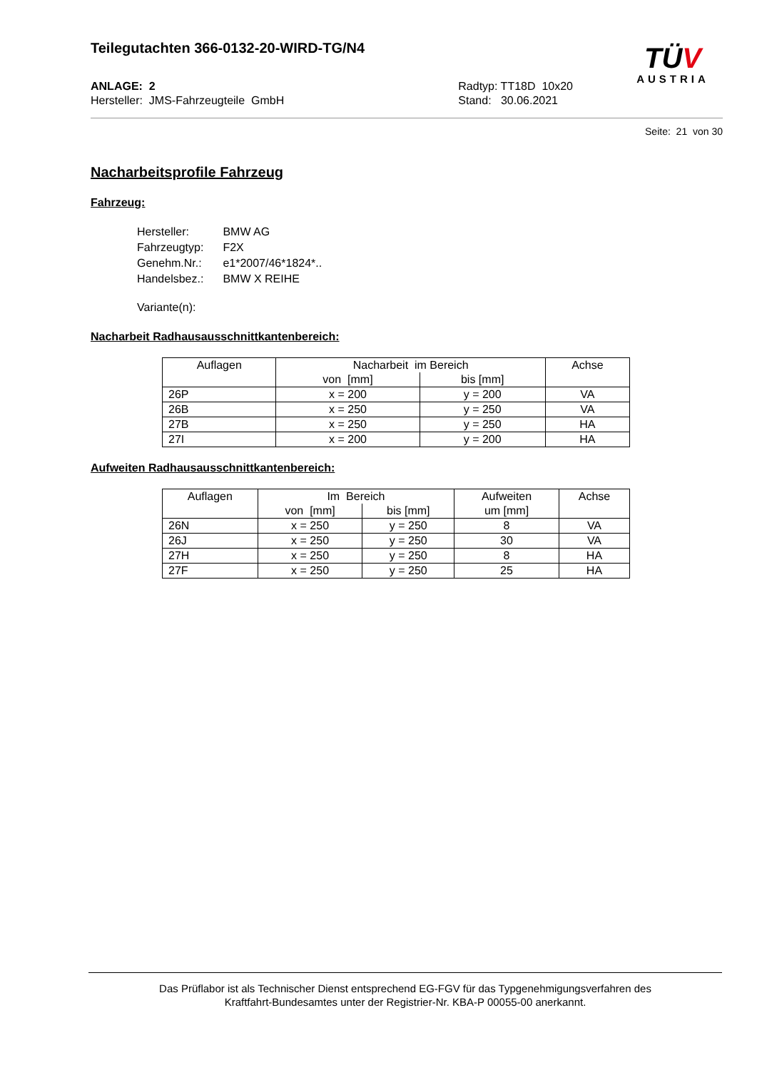Teilegutachten 366-0132-20-WIRD-TG/N4
ANLAGE: 2
Hersteller: JMS-Fahrzeugteile GmbH
Radtyp: TT18D 10x20
Stand: 30.06.2021
TÜV
AUSTRIA
Seite: 21 von 30
Nacharbeitsprofile Fahrzeug
Fahrzeug:
| Hersteller: | BMW AG |
| Fahrzeugtyp: | F2X |
| Genehm.Nr.: | e1*2007/46*1824*.. |
| Handelsbez.: | BMW X REIHE |
| Variante(n): | |
Nacharbeit Radhausausschnittkantenbereich:
| Auflagen | Nacharbeit im Bereich | | Achse |
| --- | --- | --- | --- |
| | von [mm] | bis [mm] | |
| 26P | x = 200 | y = 200 | VA |
| 26B | x = 250 | y = 250 | VA |
| 27B | x = 250 | y = 250 | HA |
| 27I | x = 200 | y = 200 | HA |
Aufweiten Radhausausschnittkantenbereich:
| Auflagen | Im Bereich | | Aufweiten | Achse |
| --- | --- | --- | --- | --- |
| | von [mm] | bis [mm] | um [mm] | |
| 26N | x = 250 | y = 250 | 8 | VA |
| 26J | x = 250 | y = 250 | 30 | VA |
| 27H | x = 250 | y = 250 | 8 | HA |
| 27F | x = 250 | y = 250 | 25 | HA |
Das Prüflabor ist als Technischer Dienst entsprechend EG-FGV für das Typgenehmigungsverfahren des
Kraftfahrt-Bundesamtes unter der Registrier-Nr. KBA-P 00055-00 anerkannt.